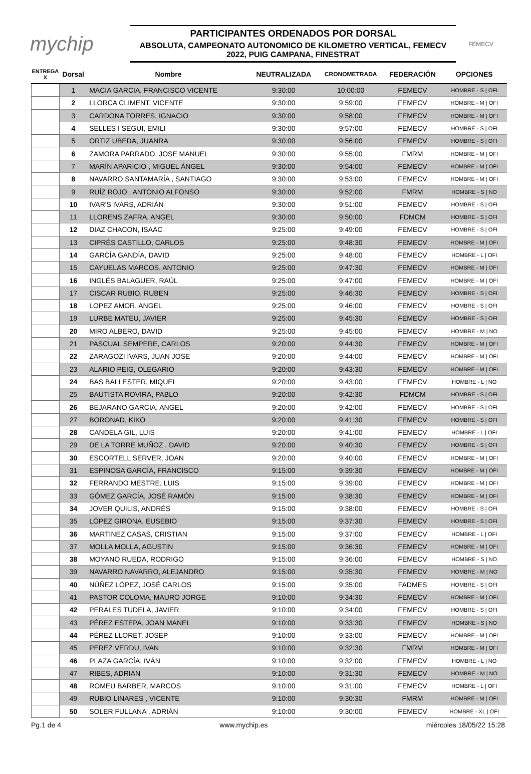mychip
PARTICIPANTES ORDENADOS POR DORSAL
ABSOLUTA, CAMPEONATO AUTONOMICO DE KILOMETRO VERTICAL, FEMECV 2022, PUIG CAMPANA, FINESTRAT
FEMECV
| ENTREGA X | Dorsal | Nombre | NEUTRALIZADA | CRONOMETRADA | FEDERACIÓN | OPCIONES |
| --- | --- | --- | --- | --- | --- | --- |
| | 1 | MACIA GARCIA, FRANCISCO VICENTE | 9:30:00 | 10:00:00 | FEMECV | HOMBRE - S / OFI |
| | 2 | LLORCA CLIMENT, VICENTE | 9:30:00 | 9:59:00 | FEMECV | HOMBRE - M / OFI |
| | 3 | CARDONA TORRES, IGNACIO | 9:30:00 | 9:58:00 | FEMECV | HOMBRE - M / OFI |
| | 4 | SELLES I SEGUI, EMILI | 9:30:00 | 9:57:00 | FEMECV | HOMBRE - S / OFI |
| | 5 | ORTIZ UBEDA, JUANRA | 9:30:00 | 9:56:00 | FEMECV | HOMBRE - S / OFI |
| | 6 | ZAMORA PARRADO, JOSE MANUEL | 9:30:00 | 9:55:00 | FMRM | HOMBRE - M / OFI |
| | 7 | MARÍN APARICIO , MIGUEL ÁNGEL | 9:30:00 | 9:54:00 | FEMECV | HOMBRE - M / OFI |
| | 8 | NAVARRO SANTAMARÍA , SANTIAGO | 9:30:00 | 9:53:00 | FEMECV | HOMBRE - M / OFI |
| | 9 | RUÍZ ROJO , ANTONIO ALFONSO | 9:30:00 | 9:52:00 | FMRM | HOMBRE - S / NO |
| | 10 | IVAR'S IVARS, ADRIÁN | 9:30:00 | 9:51:00 | FEMECV | HOMBRE - S / OFI |
| | 11 | LLORENS ZAFRA, ANGEL | 9:30:00 | 9:50:00 | FDMCM | HOMBRE - S / OFI |
| | 12 | DIAZ CHACON, ISAAC | 9:25:00 | 9:49:00 | FEMECV | HOMBRE - S / OFI |
| | 13 | CIPRÉS CASTILLO, CARLOS | 9:25:00 | 9:48:30 | FEMECV | HOMBRE - M / OFI |
| | 14 | GARCÍA GANDÍA, DAVID | 9:25:00 | 9:48:00 | FEMECV | HOMBRE - L / OFI |
| | 15 | CAYUELAS MARCOS, ANTONIO | 9:25:00 | 9:47:30 | FEMECV | HOMBRE - M / OFI |
| | 16 | INGLÉS BALAGUER, RAÚL | 9:25:00 | 9:47:00 | FEMECV | HOMBRE - M / OFI |
| | 17 | CISCAR RUBIO, RUBEN | 9:25:00 | 9:46:30 | FEMECV | HOMBRE - S / OFI |
| | 18 | LOPEZ AMOR, ANGEL | 9:25:00 | 9:46:00 | FEMECV | HOMBRE - S / OFI |
| | 19 | LURBE MATEU, JAVIER | 9:25:00 | 9:45:30 | FEMECV | HOMBRE - S / OFI |
| | 20 | MIRO ALBERO, DAVID | 9:25:00 | 9:45:00 | FEMECV | HOMBRE - M / NO |
| | 21 | PASCUAL SEMPERE, CARLOS | 9:20:00 | 9:44:30 | FEMECV | HOMBRE - M / OFI |
| | 22 | ZARAGOZI IVARS, JUAN JOSE | 9:20:00 | 9:44:00 | FEMECV | HOMBRE - M / OFI |
| | 23 | ALARIO PEIG, OLEGARIO | 9:20:00 | 9:43:30 | FEMECV | HOMBRE - M / OFI |
| | 24 | BAS BALLESTER, MIQUEL | 9:20:00 | 9:43:00 | FEMECV | HOMBRE - L / NO |
| | 25 | BAUTISTA ROVIRA, PABLO | 9:20:00 | 9:42:30 | FDMCM | HOMBRE - S / OFI |
| | 26 | BEJARANO GARCIA, ANGEL | 9:20:00 | 9:42:00 | FEMECV | HOMBRE - S / OFI |
| | 27 | BORONAD, KIKO | 9:20:00 | 9:41:30 | FEMECV | HOMBRE - S / OFI |
| | 28 | CANDELA GIL, LUIS | 9:20:00 | 9:41:00 | FEMECV | HOMBRE - L / OFI |
| | 29 | DE LA TORRE MUÑOZ , DAVID | 9:20:00 | 9:40:30 | FEMECV | HOMBRE - S / OFI |
| | 30 | ESCORTELL SERVER, JOAN | 9:20:00 | 9:40:00 | FEMECV | HOMBRE - M / OFI |
| | 31 | ESPINOSA GARCÍA, FRANCISCO | 9:15:00 | 9:39:30 | FEMECV | HOMBRE - M / OFI |
| | 32 | FERRANDO MESTRE, LUIS | 9:15:00 | 9:39:00 | FEMECV | HOMBRE - M / OFI |
| | 33 | GÓMEZ GARCÍA, JOSÉ RAMÓN | 9:15:00 | 9:38:30 | FEMECV | HOMBRE - M / OFI |
| | 34 | JOVER QUILIS, ANDRÉS | 9:15:00 | 9:38:00 | FEMECV | HOMBRE - S / OFI |
| | 35 | LÓPEZ GIRONA, EUSEBIO | 9:15:00 | 9:37:30 | FEMECV | HOMBRE - S / OFI |
| | 36 | MARTINEZ CASAS, CRISTIAN | 9:15:00 | 9:37:00 | FEMECV | HOMBRE - L / OFI |
| | 37 | MOLLA MOLLA, AGUSTIN | 9:15:00 | 9:36:30 | FEMECV | HOMBRE - M / OFI |
| | 38 | MOYANO RUEDA, RODRIGO | 9:15:00 | 9:36:00 | FEMECV | HOMBRE - S / NO |
| | 39 | NAVARRO NAVARRO, ALEJANDRO | 9:15:00 | 9:35:30 | FEMECV | HOMBRE - M / NO |
| | 40 | NÚÑEZ LÓPEZ, JOSÉ CARLOS | 9:15:00 | 9:35:00 | FADMES | HOMBRE - S / OFI |
| | 41 | PASTOR COLOMA, MAURO JORGE | 9:10:00 | 9:34:30 | FEMECV | HOMBRE - M / OFI |
| | 42 | PERALES TUDELA, JAVIER | 9:10:00 | 9:34:00 | FEMECV | HOMBRE - S / OFI |
| | 43 | PÉREZ ESTEPA, JOAN MANEL | 9:10:00 | 9:33:30 | FEMECV | HOMBRE - S / NO |
| | 44 | PÉREZ LLORET, JOSEP | 9:10:00 | 9:33:00 | FEMECV | HOMBRE - M / OFI |
| | 45 | PEREZ VERDU, IVAN | 9:10:00 | 9:32:30 | FMRM | HOMBRE - M / OFI |
| | 46 | PLAZA GARCÍA, IVÁN | 9:10:00 | 9:32:00 | FEMECV | HOMBRE - L / NO |
| | 47 | RIBES, ADRIAN | 9:10:00 | 9:31:30 | FEMECV | HOMBRE - M / NO |
| | 48 | ROMEU BARBER, MARCOS | 9:10:00 | 9:31:00 | FEMECV | HOMBRE - L / OFI |
| | 49 | RUBIO LINARES , VICENTE | 9:10:00 | 9:30:30 | FMRM | HOMBRE - M / OFI |
| | 50 | SOLER FULLANA , ADRIÁN | 9:10:00 | 9:30:00 | FEMECV | HOMBRE - XL / OFI |
Pg.1 de 4 www.mychip.es miércoles 18/05/22 15:28